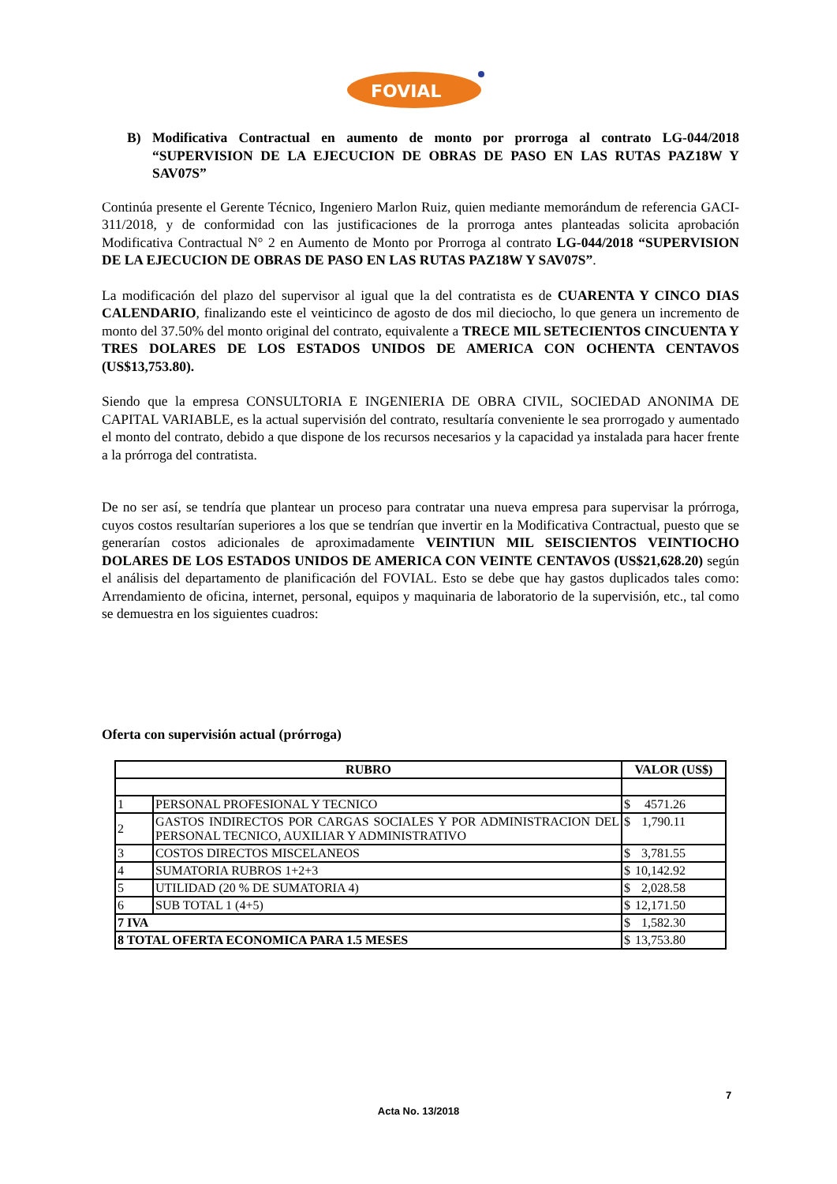FOVIAL
B) Modificativa Contractual en aumento de monto por prorroga al contrato LG-044/2018 “SUPERVISION DE LA EJECUCION DE OBRAS DE PASO EN LAS RUTAS PAZ18W Y SAV07S”
Continúa presente el Gerente Técnico, Ingeniero Marlon Ruiz, quien mediante memorándum de referencia GACI-311/2018, y de conformidad con las justificaciones de la prorroga antes planteadas solicita aprobación Modificativa Contractual N° 2 en Aumento de Monto por Prorroga al contrato LG-044/2018 “SUPERVISION DE LA EJECUCION DE OBRAS DE PASO EN LAS RUTAS PAZ18W Y SAV07S”.
La modificación del plazo del supervisor al igual que la del contratista es de CUARENTA Y CINCO DIAS CALENDARIO, finalizando este el veinticinco de agosto de dos mil dieciocho, lo que genera un incremento de monto del 37.50% del monto original del contrato, equivalente a TRECE MIL SETECIENTOS CINCUENTA Y TRES DOLARES DE LOS ESTADOS UNIDOS DE AMERICA CON OCHENTA CENTAVOS (US$13,753.80).
Siendo que la empresa CONSULTORIA E INGENIERIA DE OBRA CIVIL, SOCIEDAD ANONIMA DE CAPITAL VARIABLE, es la actual supervisión del contrato, resultaría conveniente le sea prorrogado y aumentado el monto del contrato, debido a que dispone de los recursos necesarios y la capacidad ya instalada para hacer frente a la prórroga del contratista.
De no ser así, se tendría que plantear un proceso para contratar una nueva empresa para supervisar la prórroga, cuyos costos resultarían superiores a los que se tendrían que invertir en la Modificativa Contractual, puesto que se generarían costos adicionales de aproximadamente VEINTIUN MIL SEISCIENTOS VEINTIOCHO DOLARES DE LOS ESTADOS UNIDOS DE AMERICA CON VEINTE CENTAVOS (US$21,628.20) según el análisis del departamento de planificación del FOVIAL. Esto se debe que hay gastos duplicados tales como: Arrendamiento de oficina, internet, personal, equipos y maquinaria de laboratorio de la supervisión, etc., tal como se demuestra en los siguientes cuadros:
Oferta con supervisión actual (prórroga)
| RUBRO | | VALOR (US$) | |
| --- | --- | --- | --- |
| 1 | PERSONAL PROFESIONAL Y TECNICO | $ | 4571.26 |
| 2 | GASTOS INDIRECTOS POR CARGAS SOCIALES Y POR ADMINISTRACION DEL PERSONAL TECNICO, AUXILIAR Y ADMINISTRATIVO | $ | 1,790.11 |
| 3 | COSTOS DIRECTOS MISCELANEOS | $ | 3,781.55 |
| 4 | SUMATORIA RUBROS 1+2+3 | $ | 10,142.92 |
| 5 | UTILIDAD (20 % DE SUMATORIA 4) | $ | 2,028.58 |
| 6 | SUB TOTAL 1 (4+5) | $ | 12,171.50 |
| 7 IVA | | $ | 1,582.30 |
| 8 TOTAL OFERTA ECONOMICA PARA 1.5 MESES | | $ | 13,753.80 |
7
Acta No. 13/2018